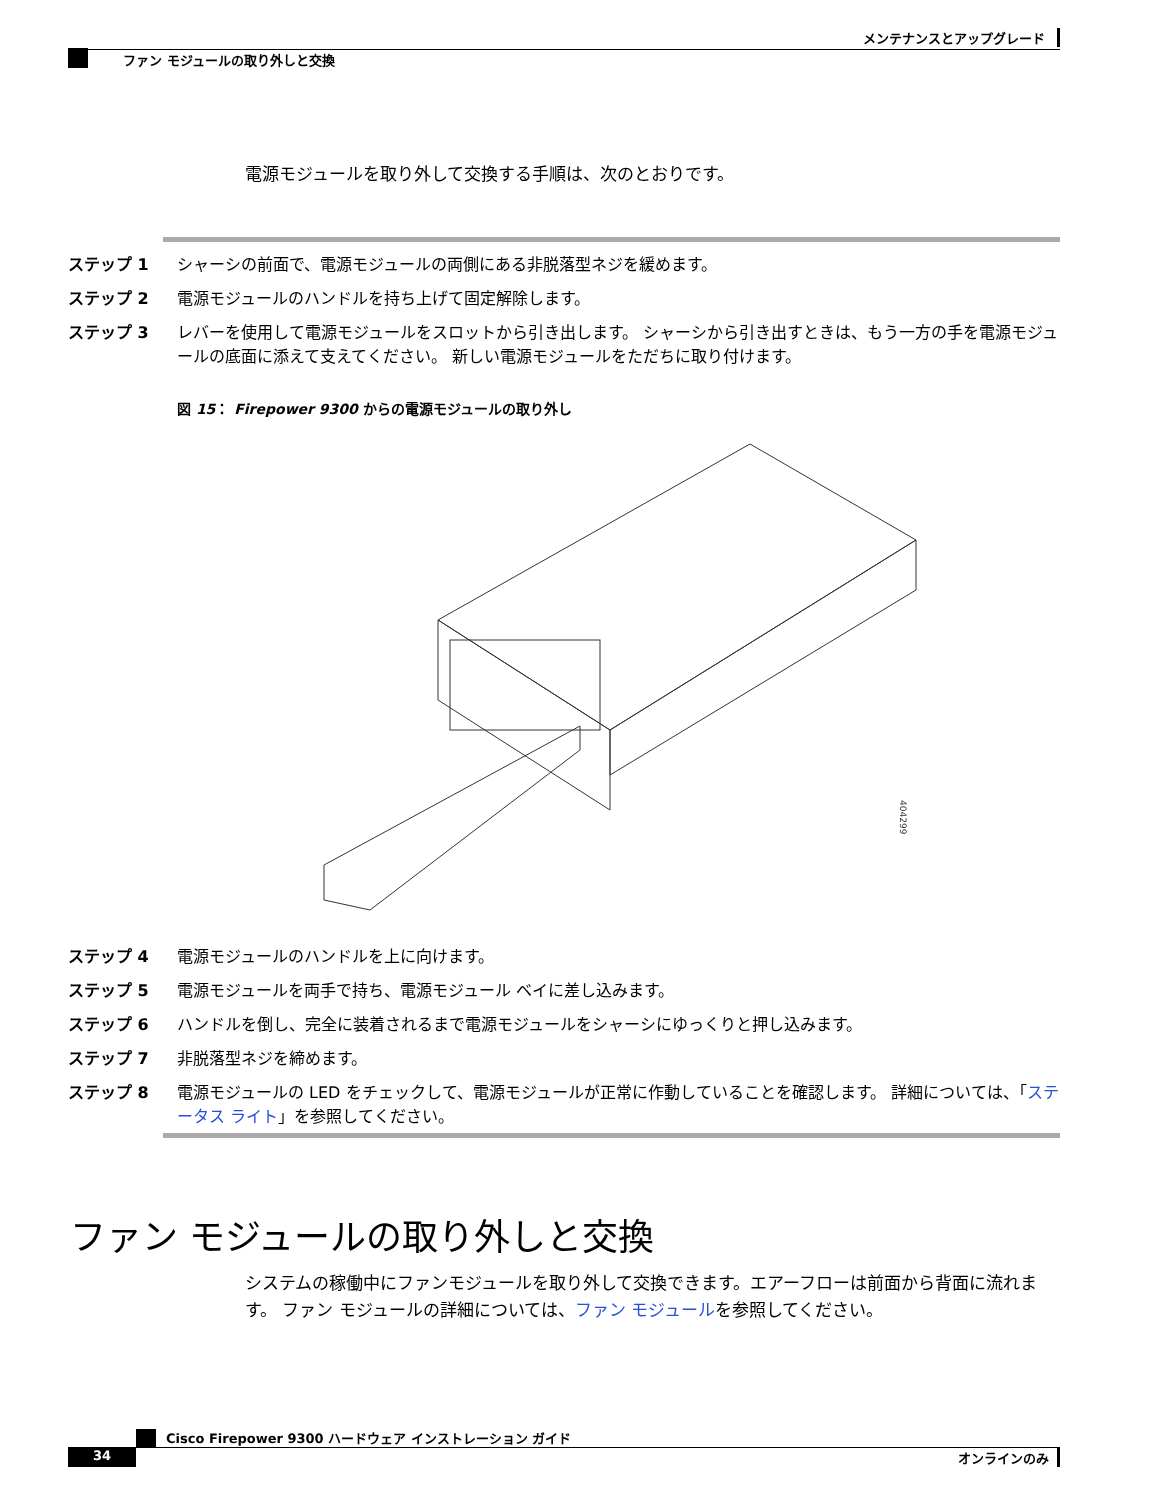メンテナンスとアップグレード
ファン モジュールの取り外しと交換
電源モジュールを取り外して交換する手順は、次のとおりです。
ステップ 1 シャーシの前面で、電源モジュールの両側にある非脱落型ネジを緩めます。
ステップ 2 電源モジュールのハンドルを持ち上げて固定解除します。
ステップ 3 レバーを使用して電源モジュールをスロットから引き出します。 シャーシから引き出すときは、もう一方の手を電源モジュールの底面に添えて支えてください。 新しい電源モジュールをただちに取り付けます。
図 15： Firepower 9300 からの電源モジュールの取り外し
404299
ステップ 4 電源モジュールのハンドルを上に向けます。
ステップ 5 電源モジュールを両手で持ち、電源モジュール ベイに差し込みます。
ステップ 6 ハンドルを倒し、完全に装着されるまで電源モジュールをシャーシにゆっくりと押し込みます。
ステップ 7 非脱落型ネジを締めます。
ステップ 8 電源モジュールの LED をチェックして、電源モジュールが正常に作動していることを確認します。 詳細については、「ステータス ライト」を参照してください。
ファン モジュールの取り外しと交換
システムの稼働中にファンモジュールを取り外して交換できます。エアーフローは前面から背面に流れます。 ファン モジュールの詳細については、ファン モジュールを参照してください。
Cisco Firepower 9300 ハードウェア インストレーション ガイド
34 オンラインのみ